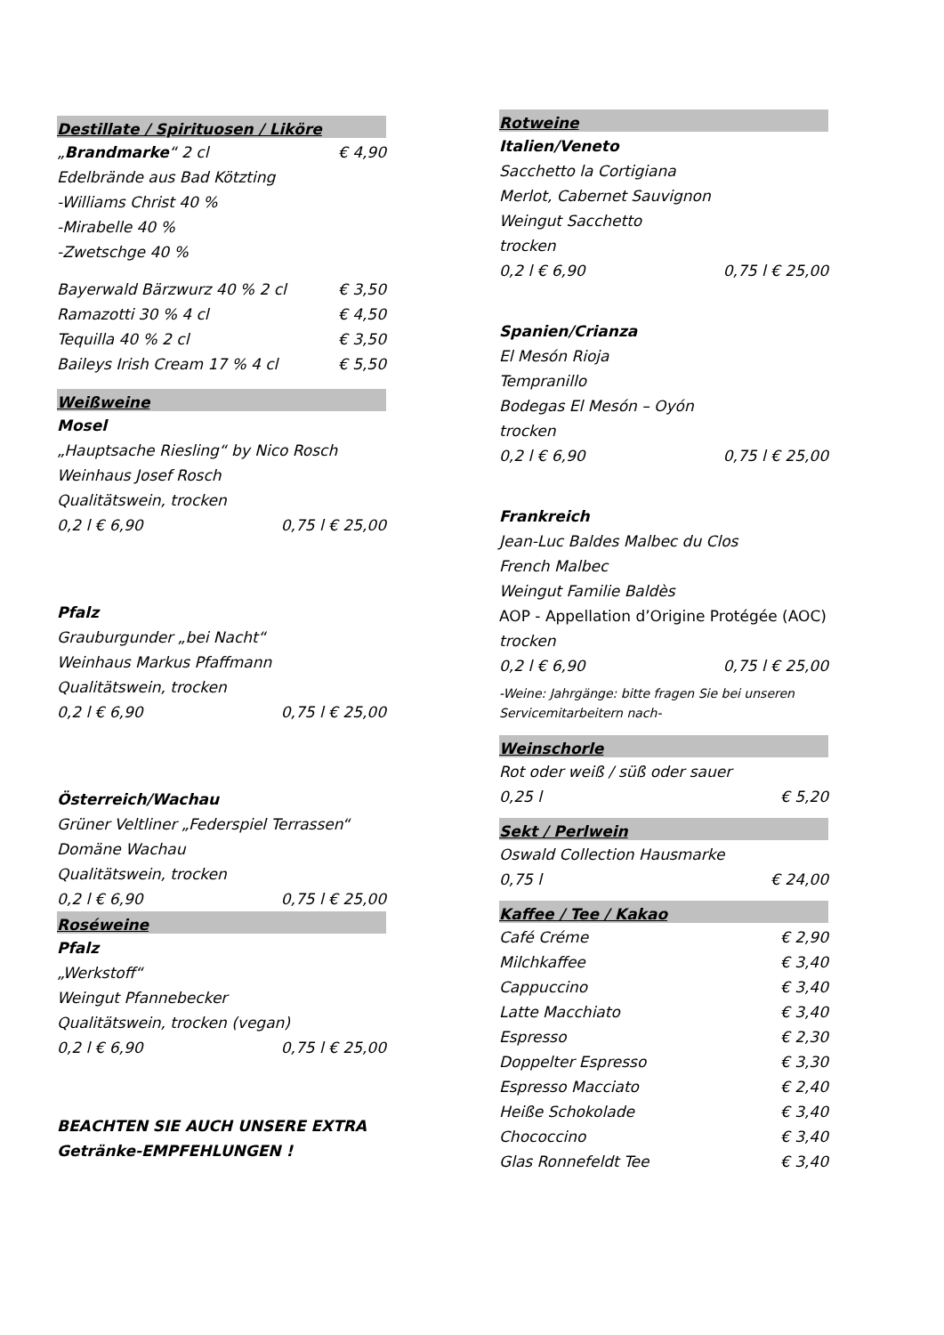Destillate / Spirituosen / Liköre
„Brandmarke“ 2 cl € 4,90
Edelbrände aus Bad Kötzting
-Williams Christ 40 %
-Mirabelle 40 %
-Zwetschge 40 %
Bayerwald Bärzwurz 40 % 2 cl € 3,50
Ramazotti 30 % 4 cl € 4,50
Tequilla 40 % 2 cl € 3,50
Baileys Irish Cream 17 % 4 cl € 5,50
Weißweine
Mosel
„Hauptsache Riesling“ by Nico Rosch
Weinhaus Josef Rosch
Qualitätswein, trocken
0,2 l € 6,90 0,75 l € 25,00
Pfalz
Grauburgunder „bei Nacht“
Weinhaus Markus Pfaffmann
Qualitätswein, trocken
0,2 l € 6,90 0,75 l € 25,00
Österreich/Wachau
Grüner Veltliner „Federspiel Terrassen“
Domäne Wachau
Qualitätswein, trocken
0,2 l € 6,90 0,75 l € 25,00
Roséweine
Pfalz
„Werkstoff“
Weingut Pfannebecker
Qualitätswein, trocken (vegan)
0,2 l € 6,90 0,75 l € 25,00
BEACHTEN SIE AUCH UNSERE EXTRA
Getränke-EMPFEHLUNGEN !
Rotweine
Italien/Veneto
Sacchetto la Cortigiana
Merlot, Cabernet Sauvignon
Weingut Sacchetto
trocken
0,2 l € 6,90 0,75 l € 25,00
Spanien/Crianza
El Mesón Rioja
Tempranillo
Bodegas El Mesón – Oyón
trocken
0,2 l € 6,90 0,75 l € 25,00
Frankreich
Jean-Luc Baldes Malbec du Clos
French Malbec
Weingut Familie Baldès
AOP - Appellation d’Origine Protégée (AOC)
trocken
0,2 l € 6,90 0,75 l € 25,00
-Weine: Jahrgänge: bitte fragen Sie bei unseren Servicemitarbeitern nach-
Weinschorle
Rot oder weiß / süß oder sauer
0,25 l € 5,20
Sekt / Perlwein
Oswald Collection Hausmarke
0,75 l € 24,00
Kaffee / Tee / Kakao
Café Créme € 2,90
Milchkaffee € 3,40
Cappuccino € 3,40
Latte Macchiato € 3,40
Espresso € 2,30
Doppelter Espresso € 3,30
Espresso Macciato € 2,40
Heiße Schokolade € 3,40
Chococcino € 3,40
Glas Ronnefeldt Tee € 3,40